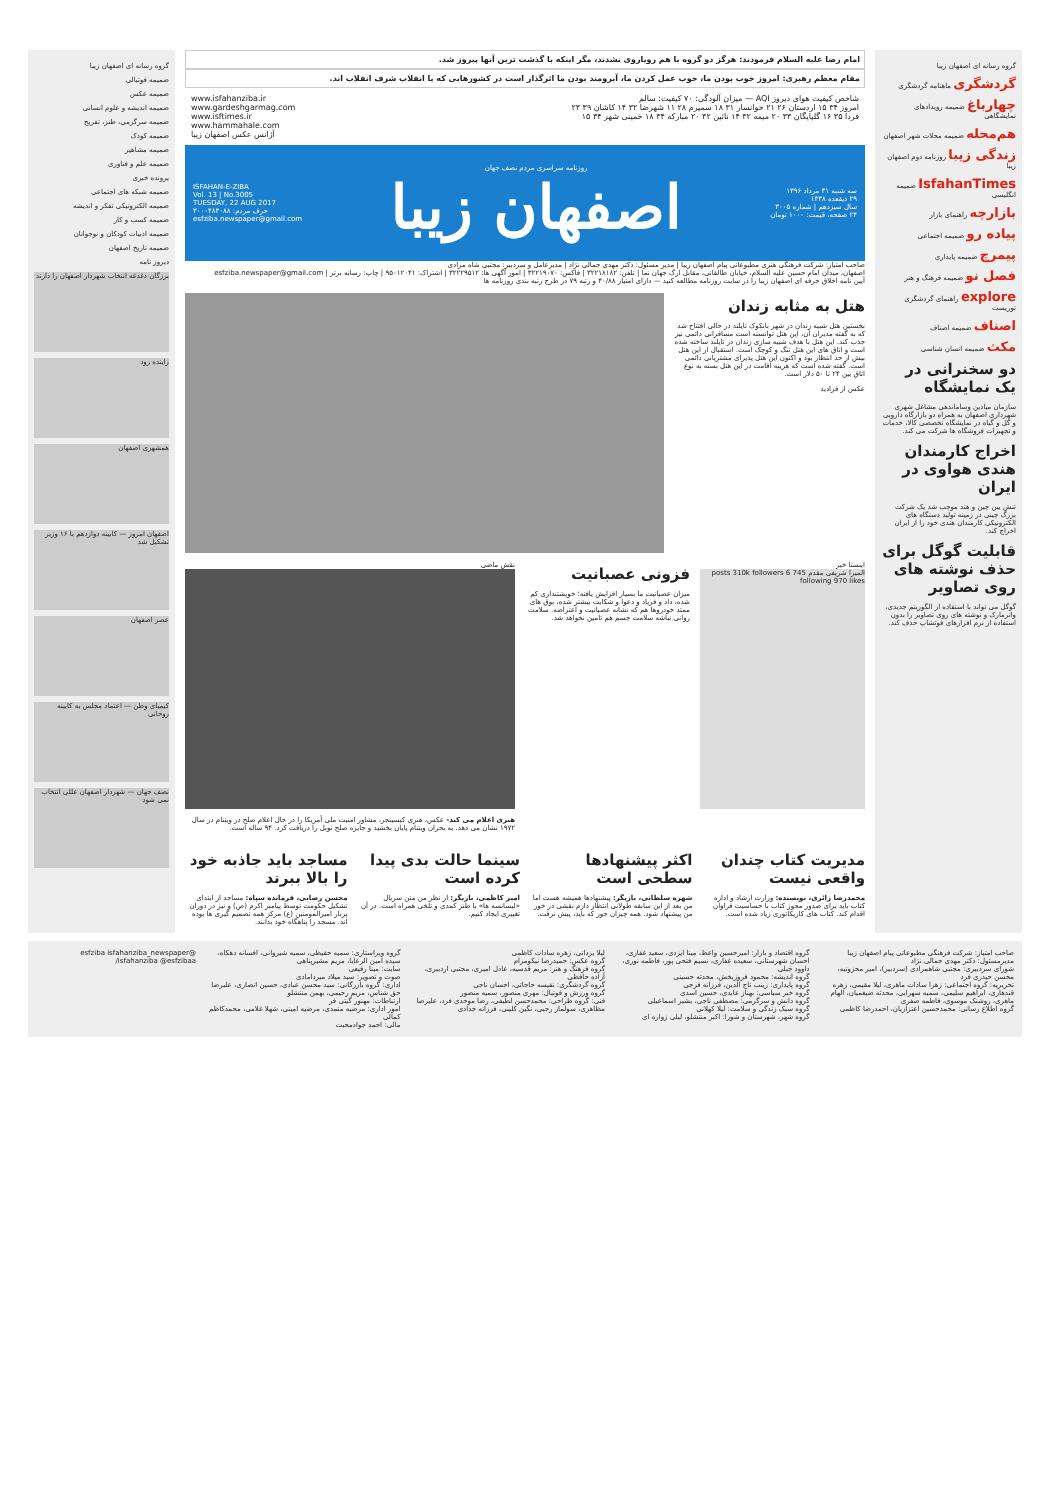گروه رسانه ای اصفهان زیبا
گردشگری ماهنامه گردشگری
چهارباغ ضمیمه رویدادهای نمایشگاهی
هم‌محله ضمیمه محلات شهر اصفهان
زندگی زیبا روزنامه دوم اصفهان زیبا
IsfahanTimes ضمیمه انگلیسی
بازارچه راهنمای بازار
پیاده رو ضمیمه اجتماعی
پیمرچ ضمیمه پایداری
فصل نو ضمیمه فرهنگ و هنر
explore راهنمای گردشگری توریست
اصناف ضمیمه اصناف
مکث ضمیمه انسان شناسی
دو سخنرانی در یک نمایشگاه
سازمان میادین وساماندهی مشاغل شهری شهرداری اصفهان به همراه دو بازارگاه دارویی و گل و گیاه در نمایشگاه تخصصی کالا، خدمات و تجهیزات فروشگاه ها شرکت می کند.
اخراج کارمندان هندی هواوی در ایران
تنش بین چین و هند موجب شد یک شرکت بزرگ چینی در زمینه تولید دستگاه های الکترونیکی کارمندان هندی خود را از ایران اخراج کند.
قابلیت گوگل برای حذف نوشته های روی تصاویر
گوگل می تواند با استفاده از الگوریتم جدیدی، واترمارک و نوشته های روی تصاویر را بدون استفاده از نرم افزارهای فوتشاپ حذف کند.
امام رضا علیه السلام فرمودند: هرگز دو گروه با هم رویاروی نشدند، مگر اینکه با گذشت ترین آنها پیروز شد.
مقام معظم رهبری: امروز خوب بودن ما، خوب عمل کردن ما، آبرومند بودن ما اثرگذار است در کشورهایی که با انقلاب شرف انقلاب اند.
شاخص کیفیت هوای دیروز AQI — میزان آلودگی: ۷۰ کیفیت: سالم
امروز ۳۴ ۱۵ اردستان ۲۶ ۲۱ خوانسار ۳۱ ۱۸ سمیرم ۲۸ ۱۱ شهرضا ۳۲ ۱۴ کاشان ۳۹ ۲۳
فردا ۳۵ ۱۶ گلپایگان ۳۳ ۲۰ میمه ۳۲ ۱۴ نائین ۳۲ ۲۰ مبارکه ۳۴ ۱۸ خمینی شهر ۳۴ ۱۵
www.isfahanziba.ir
www.gardeshgarmag.com
www.isftimes.ir
www.hammahale.com
آژانس عکس اصفهان زیبا
سه شنبه ۳۱ مرداد ۱۳۹۶
۲۹ ذیقعده ۱۴۳۸
سال سیزدهم | شماره ۳۰۰۵
۲۴ صفحه، قیمت: ۱۰۰۰ تومان
روزنامه سراسری مردم نصف جهان
اصفهان زیبا
ISFAHAN-E-ZIBA
Vol. 13 | No.3005
TUESDAY, 22 AUG 2017
حرف مردم: ۳۰۰۰۴۸۳۰۸۸
esfziba.newspaper@gmail.com
صاحب امتیاز: شرکت فرهنگی هنری مطبوعاتی پیام اصفهان زیبا | مدیر مسئول: دکتر مهدی جمالی نژاد | مدیرعامل و سردبیر: مجتبی شاه مرادی
اصفهان، میدان امام حسین علیه السلام، خیابان طالقانی، مقابل ارگ جهان نما | تلفن: ۳۲۲۱۸۱۸۲ | فاکس: ۳۲۲۱۹۰۷۰ | امور آگهی ها: ۳۲۲۲۹۵۱۲ | اشتراک: ۹۵۰۱۲۰۴۱ | چاپ: رسانه برتر | esfziba.newspaper@gmail.com
آیین نامه اخلاق حرفه ای اصفهان زیبا را در سایت روزنامه مطالعه کنید — دارای امتیاز ۴۰/۸۸ و رتبه ۷۹ در طرح رتبه بندی روزنامه ها
هتل به مثابه زندان
نخستین هتل شبیه زندان در شهر بانکوک تایلند در حالی افتتاح شد که به گفته مدیران آن، این هتل توانسته است مسافرانی دائمی نیز جذب کند. این هتل با هدف شبیه سازی زندان در تایلند ساخته شده است و اتاق های این هتل تنگ و کوچک است. استقبال از این هتل بیش از حد انتظار بود و اکنون این هتل پذیرای مشتریانی دائمی است. گفته شده است که هزینه اقامت در این هتل بسته به نوع اتاق بین ۲۴ تا ۵۰ دلار است.
عکس از فرادید
اینستا خبر
المیرا شریفی مقدم 745 posts 310k followers 6 following 970 likes
فزونی عصبانیت
میزان عصبانیت ما بسیار افزایش یافته؛ خویشتنداری کم شده، داد و فریاد و دعوا و شکایت بیشتر شده، بوق های ممتد خودروها هم که نشانه عصبانیت و اعتراضه. سلامت روانی نباشه سلامت جسم هم تامین نخواهد شد.
نقش ماضی
هنری اعلام می کند- عکس، هنری کیسینجر، مشاور امنیت ملی آمریکا را در حال اعلام صلح در ویتنام در سال ۱۹۷۲ نشان می دهد. به بحران ویتنام پایان بخشید و جایزه صلح نوبل را دریافت کرد. ۹۴ ساله است.
مدیریت کتاب چندان واقعی نیست
محمدرضا زائری، نویسنده: وزارت ارشاد و اداره کتاب باید برای صدور مجوز کتاب با حساسیت فراوان اقدام کند. کتاب های کاریکاتوری زیاد شده است.
اکثر پیشنهادها سطحی است
شهره سلطانی، بازیگر: پیشنهادها همیشه هست اما من بعد از این سابقه طولانی انتظار دارم نقشی در خور من پیشنهاد شود. همه چیزان جور که باید، پیش نرفت.
سینما حالت بدی پیدا کرده است
امیر کاظمی، بازیگر: از نظر من متن سریال «لیسانسه ها» با طنز کمدی و تلخی همراه است. در آن تغییری ایجاد کنیم.
مساجد باید جاذبه خود را بالا ببرند
محسن رضایی، فرمانده سپاه: مساجد از ابتدای تشکیل حکومت توسط پیامبر اکرم (ص) و نیز در دوران پربار امیرالمومنین (ع) مرکز همه تصمیم گیری ها بوده اند. مسجد را پناهگاه خود بدانند.
گروه رسانه ای اصفهان زیبا
ضمیمه فوتبالی
ضمیمه عکس
ضمیمه اندیشه و علوم انسانی
ضمیمه سرگرمی، طنز، تفریح
ضمیمه کودک
ضمیمه مشاهیر
ضمیمه علم و فناوری
پرونده خبری
ضمیمه شبکه های اجتماعی
ضمیمه الکترونیکی تفکر و اندیشه
ضمیمه کسب و کار
ضمیمه ادبیات کودکان و نوجوانان
ضمیمه تاریخ اصفهان
دیروز نامه
برزگان دغدغه انتخاب شهردار اصفهان را دارند
زاینده رود
همشهری اصفهان
اصفهان امروز — کابینه دوازدهم با ۱۶ وزیر تشکیل شد
عصر اصفهان
کیمیای وطن — اعتماد مجلس به کابینه روحانی
نصف جهان — شهردار اصفهان عللی انتخاب نمی شود
صاحب امتیاز: شرکت فرهنگی مطبوعاتی پیام اصفهان زیبا
مدیرمسئول: دکتر مهدی جمالی نژاد
شورای سردبیری: مجتبی شاهمرادی (سردبیر)، امیر محزونیه، محسن حیدری فرد
تحریریه: گروه اجتماعی: زهرا سادات ماهری، لیلا مقیمی، زهره قندهاری، ابراهیم سلیمی، سمیه سهرابی، محدثه ضیغمیان، الهام ماهری، روشنک موسوی، فاطمه صفری
گروه اطلاع رسانی: محمدحسین اعتزازیان، احمدرضا کاظمی
گروه اقتصاد و بازار: امیرحسین واعظ، مینا ایزدی، سعید غفاری، احسان شهرستانی، سعیده غفاری، نسیم فتحی پور، فاطمه نوری، داوود جبلی
گروه اندیشه: محمود فروزبخش، محدثه حسینی
گروه پایداری: زینب تاج الدین، فرزانه فرجی
گروه خبر سیاسی: بهناز عابدی، حسین اسدی
گروه دانش و سرگرمی: مصطفی ناجی، بشیر اسماعیلی
گروه سبک زندگی و سلامت: لیلا کهلانی
گروه شهر، شهرستان و شورا: اکبر منتشلو، لیلی زواره ای
لیلا یزدانی، زهره سادات کاظمی
گروه عکس: حمیدرضا نیکومرام
گروه فرهنگ و هنر: مریم قدسیه، عادل امیری، مجتبی اردیبری، آزاده حافظی
گروه گردشگری: نفیسه حاجاتی، احسان ناجی
گروه ورزش و فوتبال: مهری منصور، سمیه منصور
فنی: گروه طراحی: محمدحسن لطیفی، رضا موحدی فرد، علیرضا مظاهری، سولماز رجبی، نگین کلینی، فرزانه جدادی
گروه ویراستاری: سمیه حفیظی، سمیه شیروانی، افسانه دهکاه، سیده امین الرعایا، مریم مشیرپناهی
سایت: مینا رفیعی
صوت و تصویر: سید میلاد میردامادی
اداری: گروه بازرگانی: سید محسن عبادی، حسین انصاری، علیرضا حق شناس، مریم رحیمی، بهمن منتشلو
ارتباطات: مهنور گیتی فر
امور اداری: مرضیه متمدی، مرضیه امینی، شهلا غلامی، محمدکاظم کمالی
مالی: احمد جوادمحبت
@esfziba isfahanziba_newspaper /isfahanziba @esfzibaa